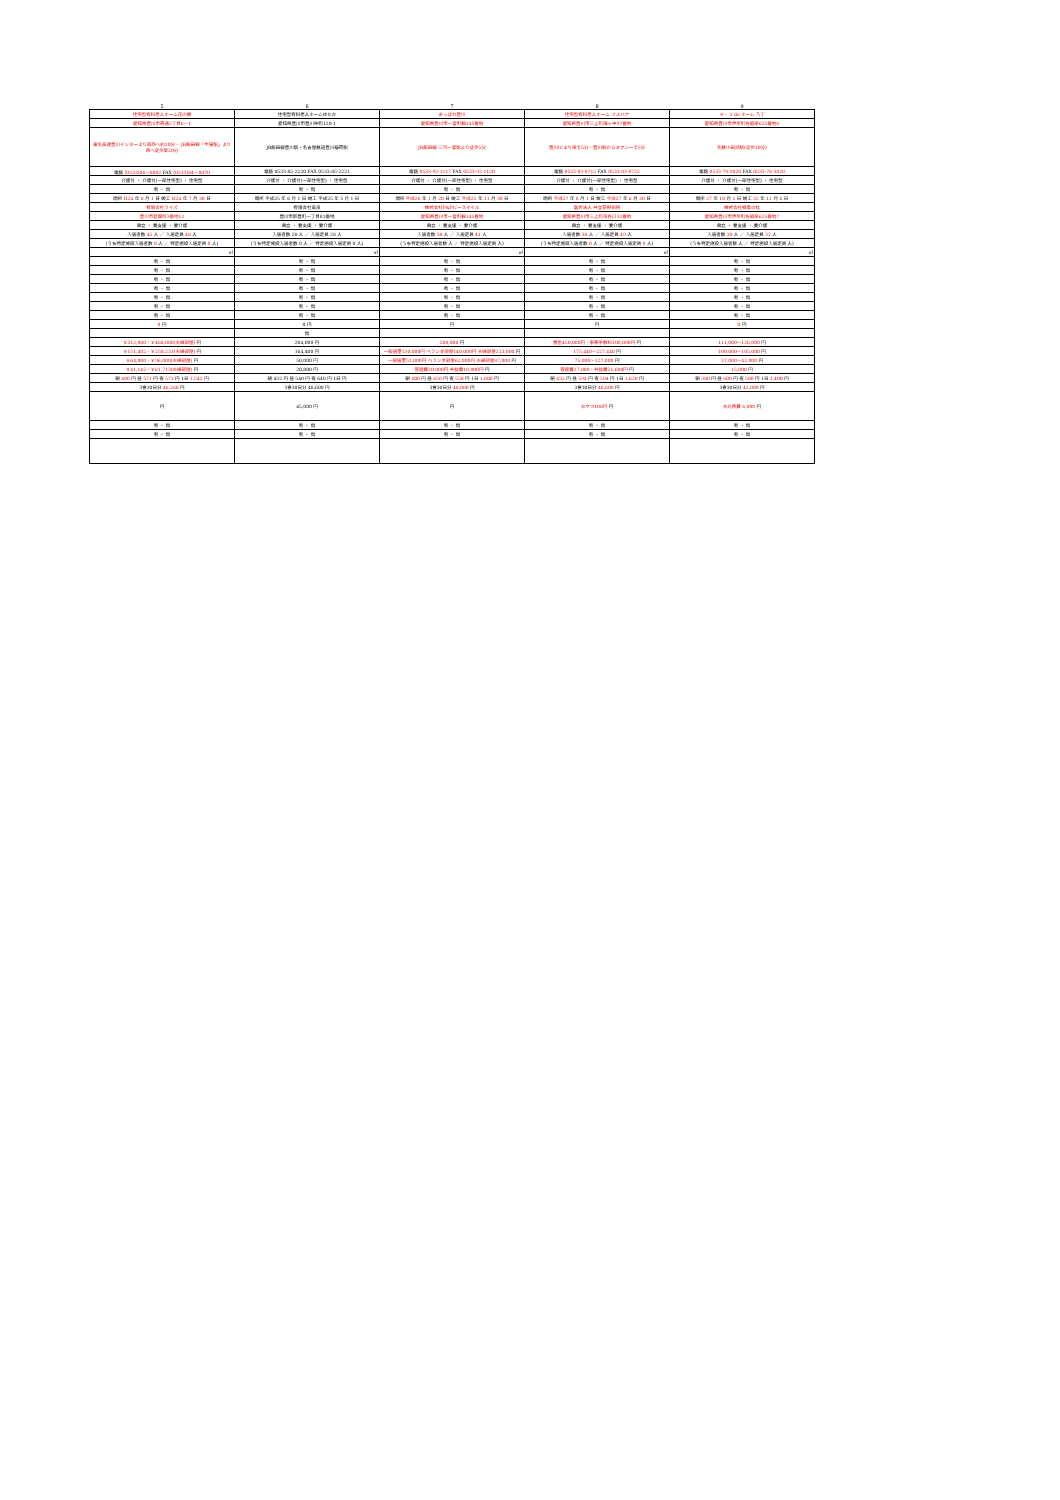| 5 | 6 | 7 | 8 | 9 |
| 住宅型有料老人ホーム花の樹 | 住宅型有料老人ホームゆたか | あっぱれ豊川 | 住宅型有料老人ホーム ブメハナ | マ・コ de ホーム 八丁 |
| 愛知県豊川市寿通2丁目6－1 | 愛知県豊川市豊川仲町120-1 | 愛知県豊川市一宮町錦145番地 | 愛知県豊川市三上町畑ヶ中97番地 | 愛知県豊川市伊奈町佐脇原625番地8 |
| 東名高速豊川インターより南西へ約20分・ JR飯田線「牛窪駅」より西へ徒歩案20分 | JR飯田線豊川駅・名古屋鉄道豊川稲荷駅 | JR飯田線 三河一宮駅より徒歩5分 | 豊川ICより車で5分・豊川駅からタクシーで5分 | 名鉄小田渕駅(徒歩10分) |
| 電話 (0533)84－8802 FAX (0533)84－8870 | 電話 0533-85-2220 FAX 0533-85-2221 | 電話 0533-92-1117 FAX 0533-92-1120 | 電話 0533-83-8712 FAX 0533-83-8722 | 電話 0533-78-3820 FAX 0533-78-3820 |
| 介護付 ・ 介護付(一部住宅型) ・ 住宅型 | 介護付 ・ 介護付(一部住宅型) ・ 住宅型 | 介護付 ・ 介護付(一部住宅型) ・ 住宅型 | 介護付 ・ 介護付(一部住宅型) ・ 住宅型 | 介護付 ・ 介護付(一部住宅型) ・ 住宅型 |
| 有 ・ 無 | 有 ・ 無 | 有 ・ 無 | 有 ・ 無 | 有 ・ 無 |
| 開所 H24 年 8 月 1 日 竣工 H24 年 7 月 30 日 | 開所 平成25 年 6 月 1 日 竣工 平成25 年 5 月 1 日 | 開所 平成26 年 1 月 20 日 竣工 平成25 年 11 月 30 日 | 開所 平成27 年 8 月 1 日 竣工 平成27 年 6 月 30 日 | 開所 27 年 10 月 1 日 竣工 22 年 11 月 4 日 |
| 有限会社ライズ | 有限会社高良 | 株式会社P&Pピースマイル | 医療法人 共立荻野病院 | 株式会社郷美の杜 |
| 豊川市若葉町3番地12 | 豊川市新豊町一丁目81番地 | 愛知県豊川市一宮町錦145番地 | 愛知県豊川市三上町雨谷口32番地 | 愛知県豊川市伊奈町佐脇原625番地7 |
| 自立 ・ 要支援 ・ 要介護 | 自立 ・ 要支援 ・ 要介護 | 自立 ・ 要支援 ・ 要介護 | 自立 ・ 要支援 ・ 要介護 | 自立 ・ 要支援 ・ 要介護 |
| 入居者数 45 人 ／ 入居定員 48 人 | 入居者数 28 人 ／ 入居定員 28 人 | 入居者数 38 人 ／ 入居定員 41 人 | 入居者数 38 人 ／ 入居定員 49 人 | 入居者数 30 人 ／ 入居定員 32 人 |
| (うち特定施設入居者数 0 人 ／ 特定施設入居定員 0 人) | (うち特定施設入居者数 0 人 ／ 特定施設入居定員 0 人) | (うち特定施設入居者数 人 ／ 特定施設入居定員 人) | (うち特定施設入居者数 0 人 ／ 特定施設入居定員 0 人) | (うち特定施設入居者数 人 ／ 特定施設入居定員 人) |
| ㎡ | ㎡ | ㎡ | ㎡ | ㎡ |
| 有 ・ 無 | 有 ・ 無 | 有 ・ 無 | 有 ・ 無 | 有 ・ 無 |
| 有 ・ 無 | 有 ・ 無 | 有 ・ 無 | 有 ・ 無 | 有 ・ 無 |
| 有 ・ 無 | 有 ・ 無 | 有 ・ 無 | 有 ・ 無 | 有 ・ 無 |
| 有 ・ 無 | 有 ・ 無 | 有 ・ 無 | 有 ・ 無 | 有 ・ 無 |
| 有 ・ 無 | 有 ・ 無 | 有 ・ 無 | 有 ・ 無 | 有 ・ 無 |
| 有 ・ 無 | 有 ・ 無 | 有 ・ 無 | 有 ・ 無 | 有 ・ 無 |
| 有 ・ 無 | 有 ・ 無 | 有 ・ 無 | 有 ・ 無 | 有 ・ 無 |
| 0 円 | 0 円 | 円 | 円 | 0 円 |
| | 無 | | | |
| ￥312,000・￥468,000(夫婦部屋) 円 | 204,000 円 | 208,000 円 | 敷金450,000円・事務手数料100,000円 円 | 111,000～126,000 円 |
| ￥151,402・￥250,233(夫婦部屋) 円 | 164,400 円 | 一般居室130,000円 ベランダ部屋140,000円 夫婦部屋213,000 円 | 175,440～227,440 円 | 100,000～105,000 円 |
| ￥64,000・￥96,000(夫婦部屋) 円 | 50,000 円 | 一般居室52,000円 ベランダ部屋62,000円 夫婦部屋87,000 円 | 75,000～127,000 円 | 37,000～42,000 円 |
| ￥41,142・￥61,713(夫婦部屋) 円 | 20,800 円 | 管理費20,000円 共益費10,000円 円 | 管理費27,000・共益費21,600円 円 | 15,000 円 |
| 朝 400 円 昼 571 円 夜 571 円 1日 1,542 円 | 朝 432 円 昼 540 円 夜 648 円 1日 円 | 朝 400 円 昼 650 円 夜 550 円 1日 1,600 円 | 朝 432 円 昼 594 円 夜 594 円 1日 1,620 円 | 朝 300 円 昼 600 円 夜 500 円 1日 1,400 円 |
| 3食30日分 46,260 円 | 3食30日分 48,600 円 | 3食30日分 48,000 円 | 3食30日分 48,600 円 | 3食30日分 42,000 円 |
| 円 | 45,000 円 | 円 | おやつ108円 円 | 水光熱費 6,000 円 |
| 有 ・ 無 | 有 ・ 無 | 有 ・ 無 | 有 ・ 無 | 有 ・ 無 |
| 有 ・ 無 | 有 ・ 無 | 有 ・ 無 | 有 ・ 無 | 有 ・ 無 |